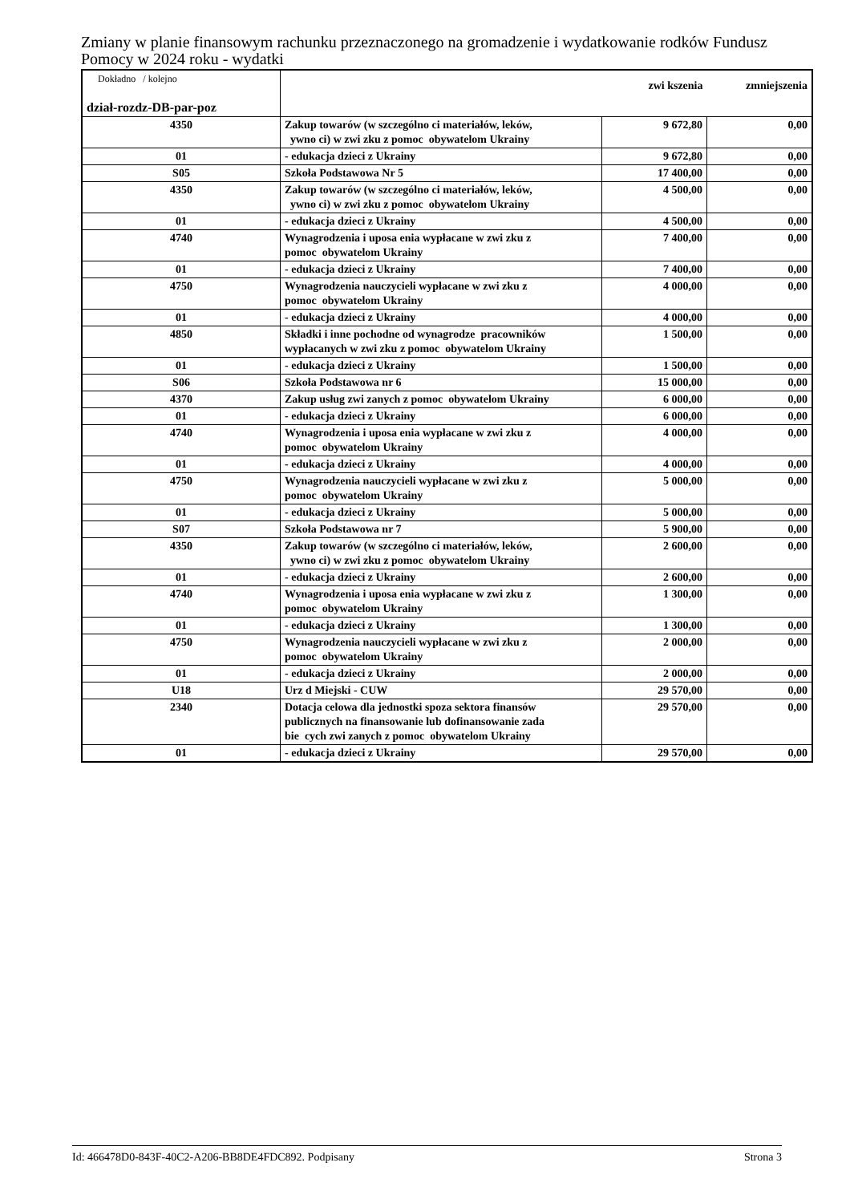Zmiany w planie finansowym rachunku przeznaczonego na gromadzenie i wydatkowanie rodków Fundusz Pomocy w 2024 roku - wydatki
| Dokładno / kolejno dział-rozdz-DB-par-poz | | zwi kszenia | zmniejszenia |
| --- | --- | --- | --- |
| 4350 | Zakup towarów (w szczególno ci materiałów, leków, ywno ci) w zwi zku z pomoc obywatelom Ukrainy | 9 672,80 | 0,00 |
| 01 | - edukacja dzieci z Ukrainy | 9 672,80 | 0,00 |
| S05 | Szkoła Podstawowa Nr 5 | 17 400,00 | 0,00 |
| 4350 | Zakup towarów (w szczególno ci materiałów, leków, ywno ci) w zwi zku z pomoc obywatelom Ukrainy | 4 500,00 | 0,00 |
| 01 | - edukacja dzieci z Ukrainy | 4 500,00 | 0,00 |
| 4740 | Wynagrodzenia i uposa enia wypłacane w zwi zku z pomoc obywatelom Ukrainy | 7 400,00 | 0,00 |
| 01 | - edukacja dzieci z Ukrainy | 7 400,00 | 0,00 |
| 4750 | Wynagrodzenia nauczycieli wypłacane w zwi zku z pomoc obywatelom Ukrainy | 4 000,00 | 0,00 |
| 01 | - edukacja dzieci z Ukrainy | 4 000,00 | 0,00 |
| 4850 | Składki i inne pochodne od wynagrodze pracowników wypłacanych w zwi zku z pomoc obywatelom Ukrainy | 1 500,00 | 0,00 |
| 01 | - edukacja dzieci z Ukrainy | 1 500,00 | 0,00 |
| S06 | Szkoła Podstawowa nr 6 | 15 000,00 | 0,00 |
| 4370 | Zakup usług zwi zanych z pomoc obywatelom Ukrainy | 6 000,00 | 0,00 |
| 01 | - edukacja dzieci z Ukrainy | 6 000,00 | 0,00 |
| 4740 | Wynagrodzenia i uposa enia wypłacane w zwi zku z pomoc obywatelom Ukrainy | 4 000,00 | 0,00 |
| 01 | - edukacja dzieci z Ukrainy | 4 000,00 | 0,00 |
| 4750 | Wynagrodzenia nauczycieli wypłacane w zwi zku z pomoc obywatelom Ukrainy | 5 000,00 | 0,00 |
| 01 | - edukacja dzieci z Ukrainy | 5 000,00 | 0,00 |
| S07 | Szkoła Podstawowa nr 7 | 5 900,00 | 0,00 |
| 4350 | Zakup towarów (w szczególno ci materiałów, leków, ywno ci) w zwi zku z pomoc obywatelom Ukrainy | 2 600,00 | 0,00 |
| 01 | - edukacja dzieci z Ukrainy | 2 600,00 | 0,00 |
| 4740 | Wynagrodzenia i uposa enia wypłacane w zwi zku z pomoc obywatelom Ukrainy | 1 300,00 | 0,00 |
| 01 | - edukacja dzieci z Ukrainy | 1 300,00 | 0,00 |
| 4750 | Wynagrodzenia nauczycieli wypłacane w zwi zku z pomoc obywatelom Ukrainy | 2 000,00 | 0,00 |
| 01 | - edukacja dzieci z Ukrainy | 2 000,00 | 0,00 |
| U18 | Urz d Miejski - CUW | 29 570,00 | 0,00 |
| 2340 | Dotacja celowa dla jednostki spoza sektora finansów publicznych na finansowanie lub dofinansowanie zada bie cych zwi zanych z pomoc obywatelom Ukrainy | 29 570,00 | 0,00 |
| 01 | - edukacja dzieci z Ukrainy | 29 570,00 | 0,00 |
Id: 466478D0-843F-40C2-A206-BB8DE4FDC892. Podpisany Strona 3